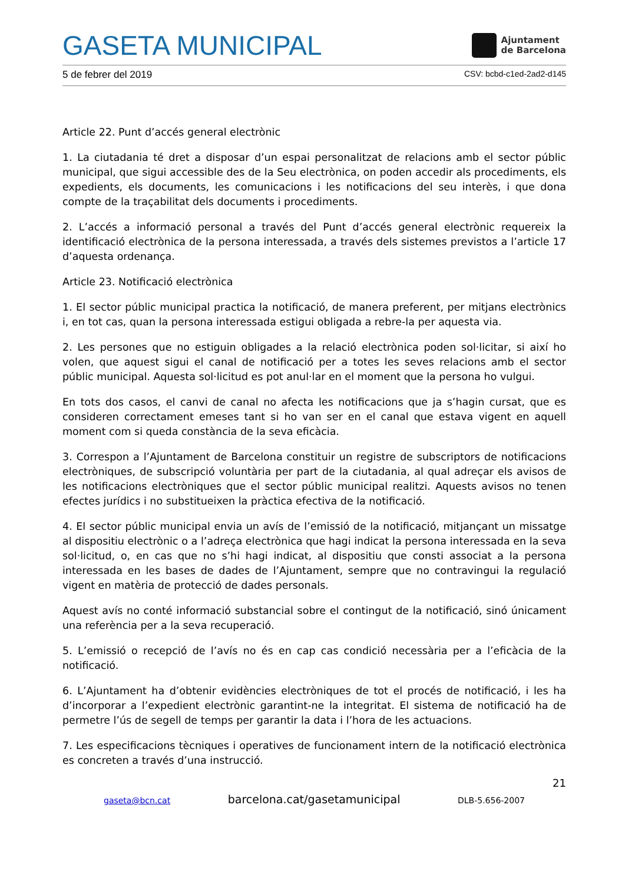GASETA MUNICIPAL
Ajuntament
de Barcelona
5 de febrer del 2019 CSV: bcbd-c1ed-2ad2-d145
Article 22. Punt d’accés general electrònic
1. La ciutadania té dret a disposar d’un espai personalitzat de relacions amb el sector públic municipal, que sigui accessible des de la Seu electrònica, on poden accedir als procediments, els expedients, els documents, les comunicacions i les notificacions del seu interès, i que dona compte de la traçabilitat dels documents i procediments.
2. L’accés a informació personal a través del Punt d’accés general electrònic requereix la identificació electrònica de la persona interessada, a través dels sistemes previstos a l’article 17 d’aquesta ordenança.
Article 23. Notificació electrònica
1. El sector públic municipal practica la notificació, de manera preferent, per mitjans electrònics i, en tot cas, quan la persona interessada estigui obligada a rebre-la per aquesta via.
2. Les persones que no estiguin obligades a la relació electrònica poden sol·licitar, si així ho volen, que aquest sigui el canal de notificació per a totes les seves relacions amb el sector públic municipal. Aquesta sol·licitud es pot anul·lar en el moment que la persona ho vulgui.
En tots dos casos, el canvi de canal no afecta les notificacions que ja s’hagin cursat, que es consideren correctament emeses tant si ho van ser en el canal que estava vigent en aquell moment com si queda constància de la seva eficàcia.
3. Correspon a l’Ajuntament de Barcelona constituir un registre de subscriptors de notificacions electròniques, de subscripció voluntària per part de la ciutadania, al qual adreçar els avisos de les notificacions electròniques que el sector públic municipal realitzi. Aquests avisos no tenen efectes jurídics i no substitueixen la pràctica efectiva de la notificació.
4. El sector públic municipal envia un avís de l’emissió de la notificació, mitjançant un missatge al dispositiu electrònic o a l’adreça electrònica que hagi indicat la persona interessada en la seva sol·licitud, o, en cas que no s’hi hagi indicat, al dispositiu que consti associat a la persona interessada en les bases de dades de l’Ajuntament, sempre que no contravingui la regulació vigent en matèria de protecció de dades personals.
Aquest avís no conté informació substancial sobre el contingut de la notificació, sinó únicament una referència per a la seva recuperació.
5. L’emissió o recepció de l’avís no és en cap cas condició necessària per a l’eficàcia de la notificació.
6. L’Ajuntament ha d’obtenir evidències electròniques de tot el procés de notificació, i les ha d’incorporar a l’expedient electrònic garantint-ne la integritat. El sistema de notificació ha de permetre l’ús de segell de temps per garantir la data i l’hora de les actuacions.
7. Les especificacions tècniques i operatives de funcionament intern de la notificació electrònica es concreten a través d’una instrucció.
21
gaseta@bcn.cat barcelona.cat/gasetamunicipal DLB-5.656-2007